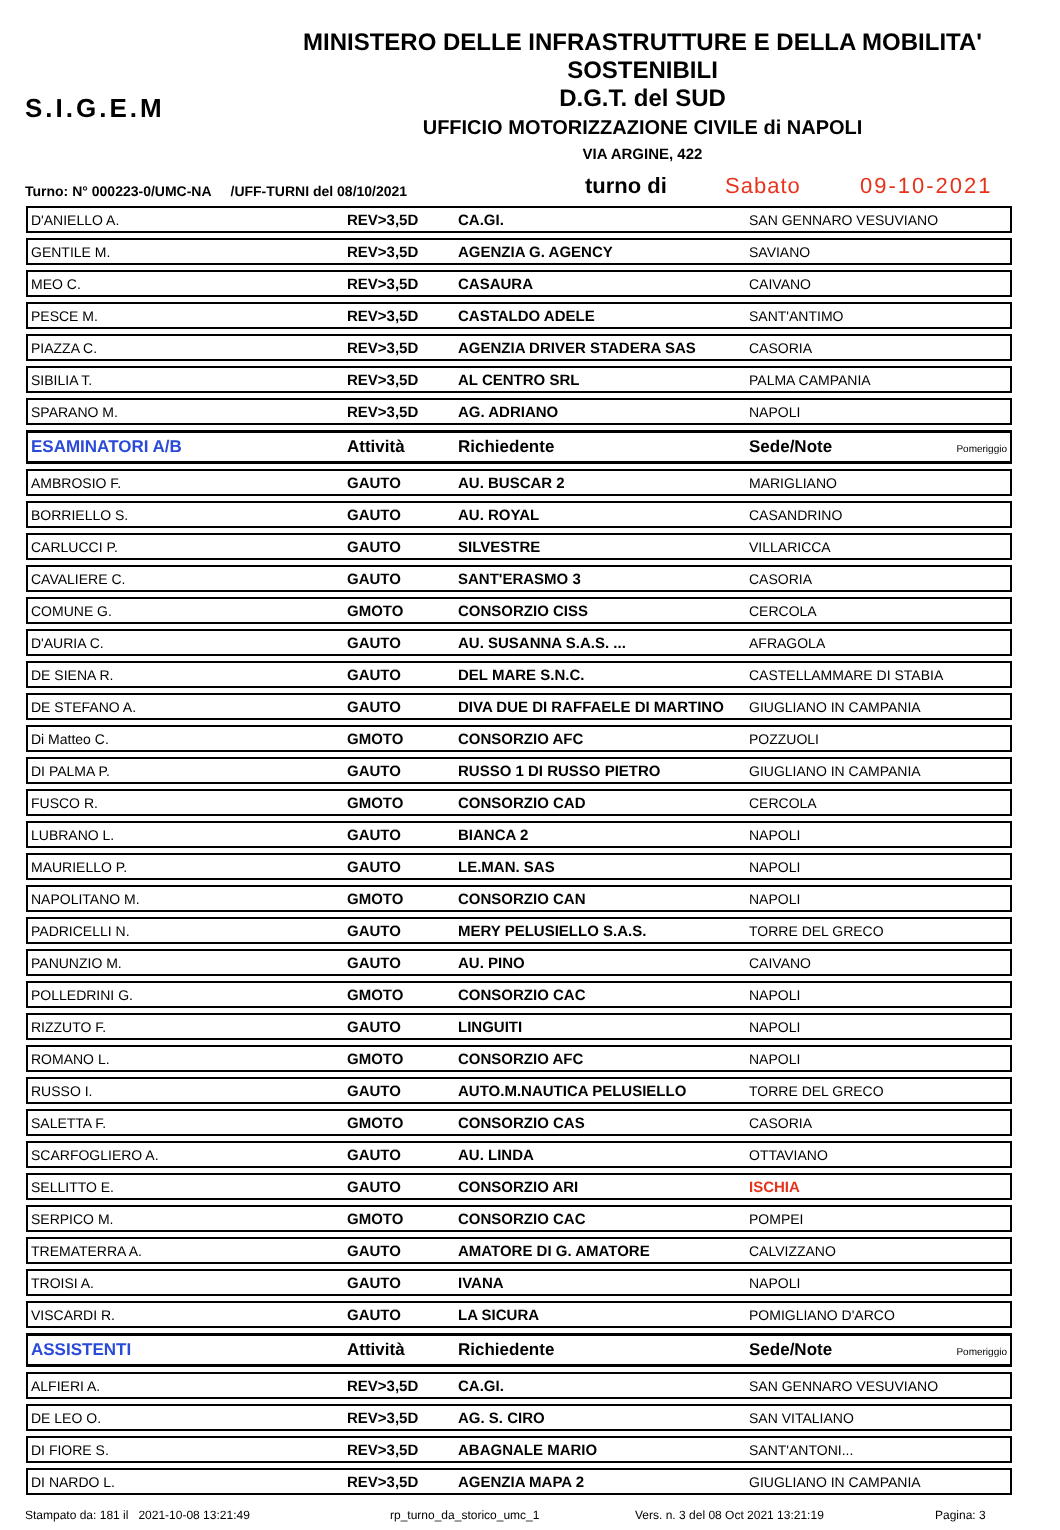S.I.G.E.M
MINISTERO DELLE INFRASTRUTTURE E DELLA MOBILITA' SOSTENIBILI
D.G.T. del SUD
UFFICIO MOTORIZZAZIONE CIVILE di NAPOLI
VIA ARGINE, 422
Turno: N° 000223-0/UMC-NA /UFF-TURNI del 08/10/2021 turno di Sabato 09-10-2021
| D'ANIELLO A. | REV>3,5D | CA.GI. | SAN GENNARO VESUVIANO |
| GENTILE M. | REV>3,5D | AGENZIA G. AGENCY | SAVIANO |
| MEO C. | REV>3,5D | CASAURA | CAIVANO |
| PESCE M. | REV>3,5D | CASTALDO ADELE | SANT'ANTIMO |
| PIAZZA C. | REV>3,5D | AGENZIA DRIVER STADERA SAS | CASORIA |
| SIBILIA T. | REV>3,5D | AL CENTRO SRL | PALMA CAMPANIA |
| SPARANO M. | REV>3,5D | AG. ADRIANO | NAPOLI |
| ESAMINATORI A/B | Attività | Richiedente | Sede/Note Pomeriggio |
| AMBROSIO F. | GAUTO | AU. BUSCAR 2 | MARIGLIANO |
| BORRIELLO S. | GAUTO | AU. ROYAL | CASANDRINO |
| CARLUCCI P. | GAUTO | SILVESTRE | VILLARICCA |
| CAVALIERE C. | GAUTO | SANT'ERASMO 3 | CASORIA |
| COMUNE G. | GMOTO | CONSORZIO CISS | CERCOLA |
| D'AURIA C. | GAUTO | AU. SUSANNA S.A.S. ... | AFRAGOLA |
| DE SIENA R. | GAUTO | DEL MARE S.N.C. | CASTELLAMMARE DI STABIA |
| DE STEFANO A. | GAUTO | DIVA DUE DI RAFFAELE DI MARTINO | GIUGLIANO IN CAMPANIA |
| Di Matteo C. | GMOTO | CONSORZIO AFC | POZZUOLI |
| DI PALMA P. | GAUTO | RUSSO 1 DI RUSSO PIETRO | GIUGLIANO IN CAMPANIA |
| FUSCO R. | GMOTO | CONSORZIO CAD | CERCOLA |
| LUBRANO L. | GAUTO | BIANCA 2 | NAPOLI |
| MAURIELLO P. | GAUTO | LE.MAN. SAS | NAPOLI |
| NAPOLITANO M. | GMOTO | CONSORZIO CAN | NAPOLI |
| PADRICELLI N. | GAUTO | MERY PELUSIELLO S.A.S. | TORRE DEL GRECO |
| PANUNZIO M. | GAUTO | AU. PINO | CAIVANO |
| POLLEDRINI G. | GMOTO | CONSORZIO CAC | NAPOLI |
| RIZZUTO F. | GAUTO | LINGUITI | NAPOLI |
| ROMANO L. | GMOTO | CONSORZIO AFC | NAPOLI |
| RUSSO I. | GAUTO | AUTO.M.NAUTICA PELUSIELLO | TORRE DEL GRECO |
| SALETTA F. | GMOTO | CONSORZIO CAS | CASORIA |
| SCARFOGLIERO A. | GAUTO | AU. LINDA | OTTAVIANO |
| SELLITTO E. | GAUTO | CONSORZIO ARI | ISCHIA |
| SERPICO M. | GMOTO | CONSORZIO CAC | POMPEI |
| TREMATERRA A. | GAUTO | AMATORE DI G. AMATORE | CALVIZZANO |
| TROISI A. | GAUTO | IVANA | NAPOLI |
| VISCARDI R. | GAUTO | LA SICURA | POMIGLIANO D'ARCO |
| ASSISTENTI | Attività | Richiedente | Sede/Note Pomeriggio |
| ALFIERI A. | REV>3,5D | CA.GI. | SAN GENNARO VESUVIANO |
| DE LEO O. | REV>3,5D | AG. S. CIRO | SAN VITALIANO |
| DI FIORE S. | REV>3,5D | ABAGNALE MARIO | SANT'ANTONI... |
| DI NARDO L. | REV>3,5D | AGENZIA MAPA 2 | GIUGLIANO IN CAMPANIA |
Stampato da: 181 il 2021-10-08 13:21:49 rp_turno_da_storico_umc_1 Vers. n. 3 del 08 Oct 2021 13:21:19 Pagina: 3